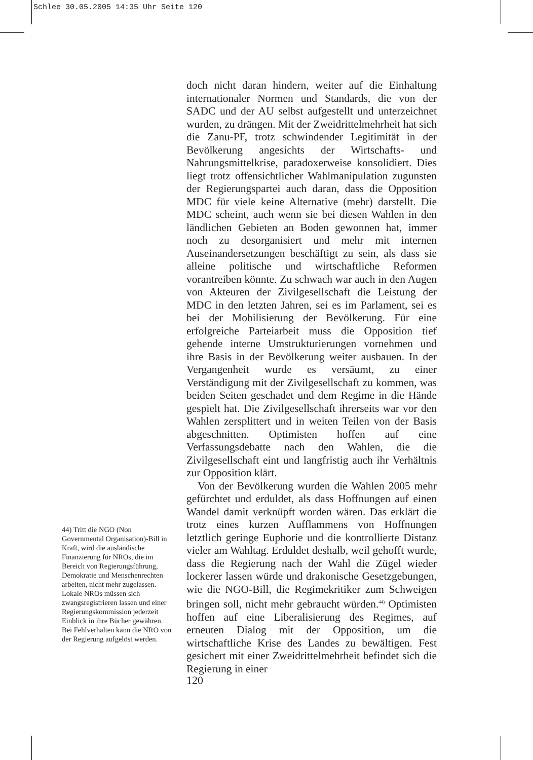Schlee 30.05.2005 14:35 Uhr Seite 120
doch nicht daran hindern, weiter auf die Einhaltung internationaler Normen und Standards, die von der SADC und der AU selbst aufgestellt und unterzeichnet wurden, zu drängen. Mit der Zweidrittelmehrheit hat sich die Zanu-PF, trotz schwindender Legitimität in der Bevölkerung angesichts der Wirtschafts- und Nahrungsmittelkrise, paradoxerweise konsolidiert. Dies liegt trotz offensichtlicher Wahlmanipulation zugunsten der Regierungspartei auch daran, dass die Opposition MDC für viele keine Alternative (mehr) darstellt. Die MDC scheint, auch wenn sie bei diesen Wahlen in den ländlichen Gebieten an Boden gewonnen hat, immer noch zu desorganisiert und mehr mit internen Auseinandersetzungen beschäftigt zu sein, als dass sie alleine politische und wirtschaftliche Reformen vorantreiben könnte. Zu schwach war auch in den Augen von Akteuren der Zivilgesellschaft die Leistung der MDC in den letzten Jahren, sei es im Parlament, sei es bei der Mobilisierung der Bevölkerung. Für eine erfolgreiche Parteiarbeit muss die Opposition tief gehende interne Umstrukturierungen vornehmen und ihre Basis in der Bevölkerung weiter ausbauen. In der Vergangenheit wurde es versäumt, zu einer Verständigung mit der Zivilgesellschaft zu kommen, was beiden Seiten geschadet und dem Regime in die Hände gespielt hat. Die Zivilgesellschaft ihrerseits war vor den Wahlen zersplittert und in weiten Teilen von der Basis abgeschnitten. Optimisten hoffen auf eine Verfassungsdebatte nach den Wahlen, die die Zivilgesellschaft eint und langfristig auch ihr Verhältnis zur Opposition klärt.
Von der Bevölkerung wurden die Wahlen 2005 mehr gefürchtet und erduldet, als dass Hoffnungen auf einen Wandel damit verknüpft worden wären. Das erklärt die trotz eines kurzen Aufflammens von Hoffnungen letztlich geringe Euphorie und die kontrollierte Distanz vieler am Wahltag. Erduldet deshalb, weil gehofft wurde, dass die Regierung nach der Wahl die Zügel wieder lockerer lassen würde und drakonische Gesetzgebungen, wie die NGO-Bill, die Regimekritiker zum Schweigen bringen soll, nicht mehr gebraucht würden.<sup>44)</sup> Optimisten hoffen auf eine Liberalisierung des Regimes, auf erneuten Dialog mit der Opposition, um die wirtschaftliche Krise des Landes zu bewältigen. Fest gesichert mit einer Zweidrittelmehrheit befindet sich die Regierung in einer
44) Tritt die NGO (Non Governmental Organisation)-Bill in Kraft, wird die ausländische Finanzierung für NROs, die im Bereich von Regierungsführung, Demokratie und Menschenrechten arbeiten, nicht mehr zugelassen. Lokale NROs müssen sich zwangsregistrieren lassen und einer Regierungskommission jederzeit Einblick in ihre Bücher gewähren. Bei Fehlverhalten kann die NRO von der Regierung aufgelöst werden.
120